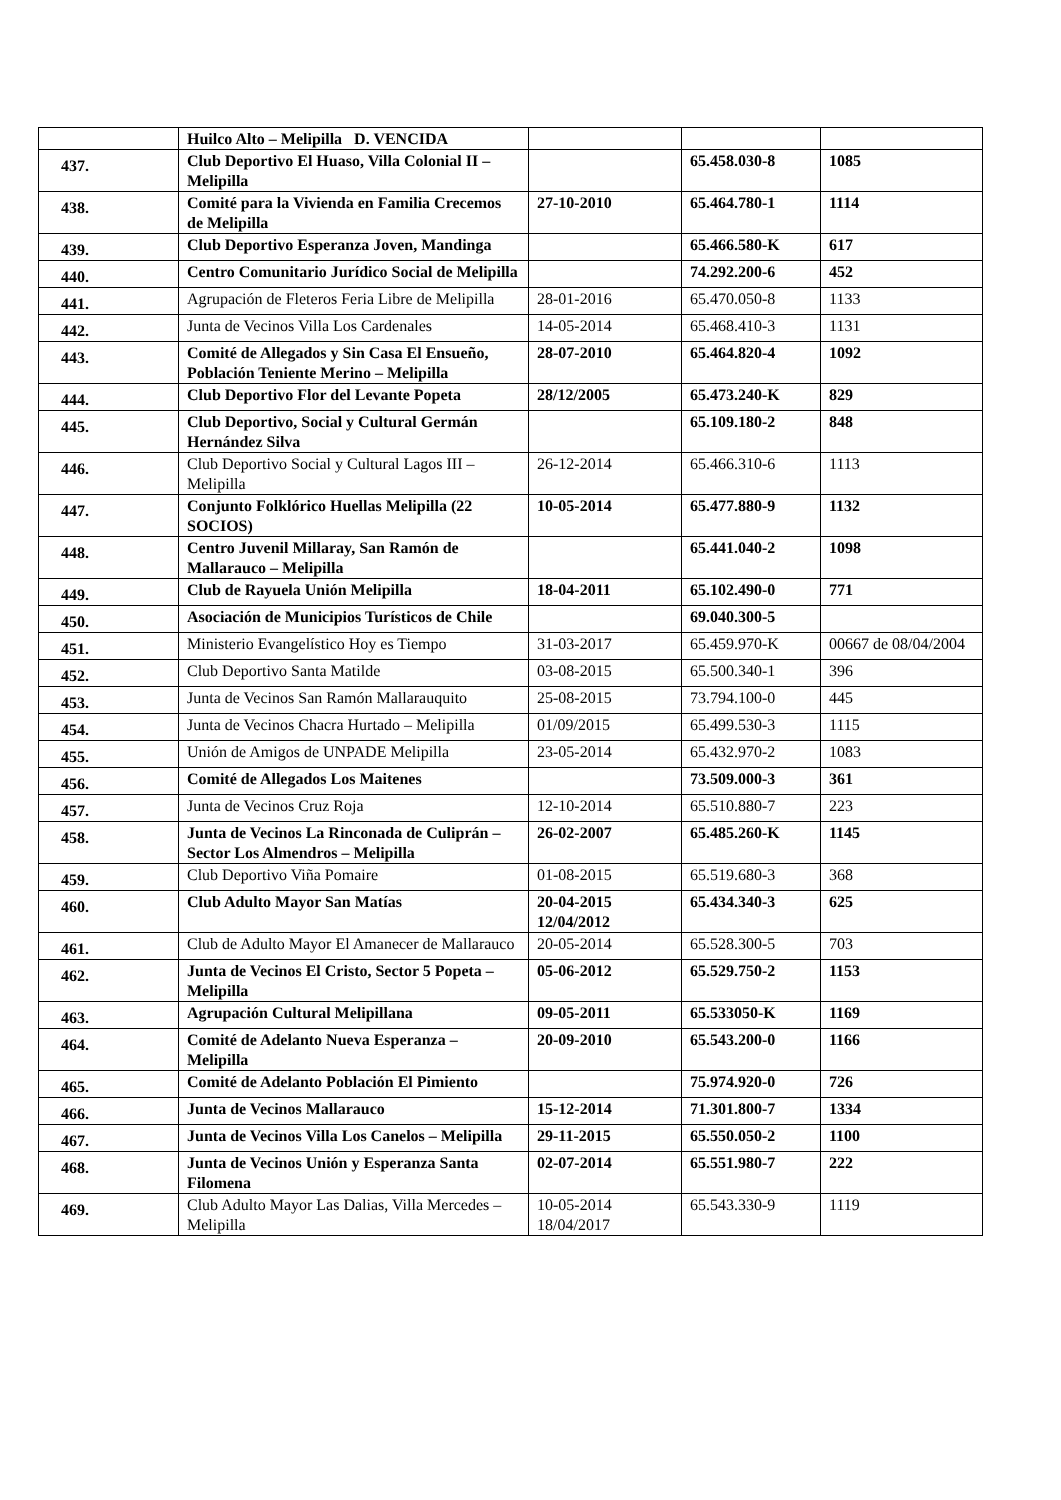| | Huilco Alto – Melipilla D. VENCIDA | | | |
| 437. | Club Deportivo El Huaso, Villa Colonial II – Melipilla | | 65.458.030-8 | 1085 |
| 438. | Comité para la Vivienda en Familia Crecemos de Melipilla | 27-10-2010 | 65.464.780-1 | 1114 |
| 439. | Club Deportivo Esperanza Joven, Mandinga | | 65.466.580-K | 617 |
| 440. | Centro Comunitario Jurídico Social de Melipilla | | 74.292.200-6 | 452 |
| 441. | Agrupación de Fleteros Feria Libre de Melipilla | 28-01-2016 | 65.470.050-8 | 1133 |
| 442. | Junta de Vecinos Villa Los Cardenales | 14-05-2014 | 65.468.410-3 | 1131 |
| 443. | Comité de Allegados y Sin Casa El Ensueño, Población Teniente Merino – Melipilla | 28-07-2010 | 65.464.820-4 | 1092 |
| 444. | Club Deportivo Flor del Levante Popeta | 28/12/2005 | 65.473.240-K | 829 |
| 445. | Club Deportivo, Social y Cultural Germán Hernández Silva | | 65.109.180-2 | 848 |
| 446. | Club Deportivo Social y Cultural Lagos III – Melipilla | 26-12-2014 | 65.466.310-6 | 1113 |
| 447. | Conjunto Folklórico Huellas Melipilla (22 SOCIOS) | 10-05-2014 | 65.477.880-9 | 1132 |
| 448. | Centro Juvenil Millaray, San Ramón de Mallarauco – Melipilla | | 65.441.040-2 | 1098 |
| 449. | Club de Rayuela Unión Melipilla | 18-04-2011 | 65.102.490-0 | 771 |
| 450. | Asociación de Municipios Turísticos de Chile | | 69.040.300-5 | |
| 451. | Ministerio Evangelístico Hoy es Tiempo | 31-03-2017 | 65.459.970-K | 00667 de 08/04/2004 |
| 452. | Club Deportivo Santa Matilde | 03-08-2015 | 65.500.340-1 | 396 |
| 453. | Junta de Vecinos San Ramón Mallarauquito | 25-08-2015 | 73.794.100-0 | 445 |
| 454. | Junta de Vecinos Chacra Hurtado – Melipilla | 01/09/2015 | 65.499.530-3 | 1115 |
| 455. | Unión de Amigos de UNPADE Melipilla | 23-05-2014 | 65.432.970-2 | 1083 |
| 456. | Comité de Allegados Los Maitenes | | 73.509.000-3 | 361 |
| 457. | Junta de Vecinos Cruz Roja | 12-10-2014 | 65.510.880-7 | 223 |
| 458. | Junta de Vecinos La Rinconada de Culiprán – Sector Los Almendros – Melipilla | 26-02-2007 | 65.485.260-K | 1145 |
| 459. | Club Deportivo Viña Pomaire | 01-08-2015 | 65.519.680-3 | 368 |
| 460. | Club Adulto Mayor San Matías | 20-04-2015 12/04/2012 | 65.434.340-3 | 625 |
| 461. | Club de Adulto Mayor El Amanecer de Mallarauco | 20-05-2014 | 65.528.300-5 | 703 |
| 462. | Junta de Vecinos El Cristo, Sector 5 Popeta – Melipilla | 05-06-2012 | 65.529.750-2 | 1153 |
| 463. | Agrupación Cultural Melipillana | 09-05-2011 | 65.533050-K | 1169 |
| 464. | Comité de Adelanto Nueva Esperanza – Melipilla | 20-09-2010 | 65.543.200-0 | 1166 |
| 465. | Comité de Adelanto Población El Pimiento | | 75.974.920-0 | 726 |
| 466. | Junta de Vecinos Mallarauco | 15-12-2014 | 71.301.800-7 | 1334 |
| 467. | Junta de Vecinos Villa Los Canelos – Melipilla | 29-11-2015 | 65.550.050-2 | 1100 |
| 468. | Junta de Vecinos Unión y Esperanza Santa Filomena | 02-07-2014 | 65.551.980-7 | 222 |
| 469. | Club Adulto Mayor Las Dalias, Villa Mercedes – Melipilla | 10-05-2014 18/04/2017 | 65.543.330-9 | 1119 |